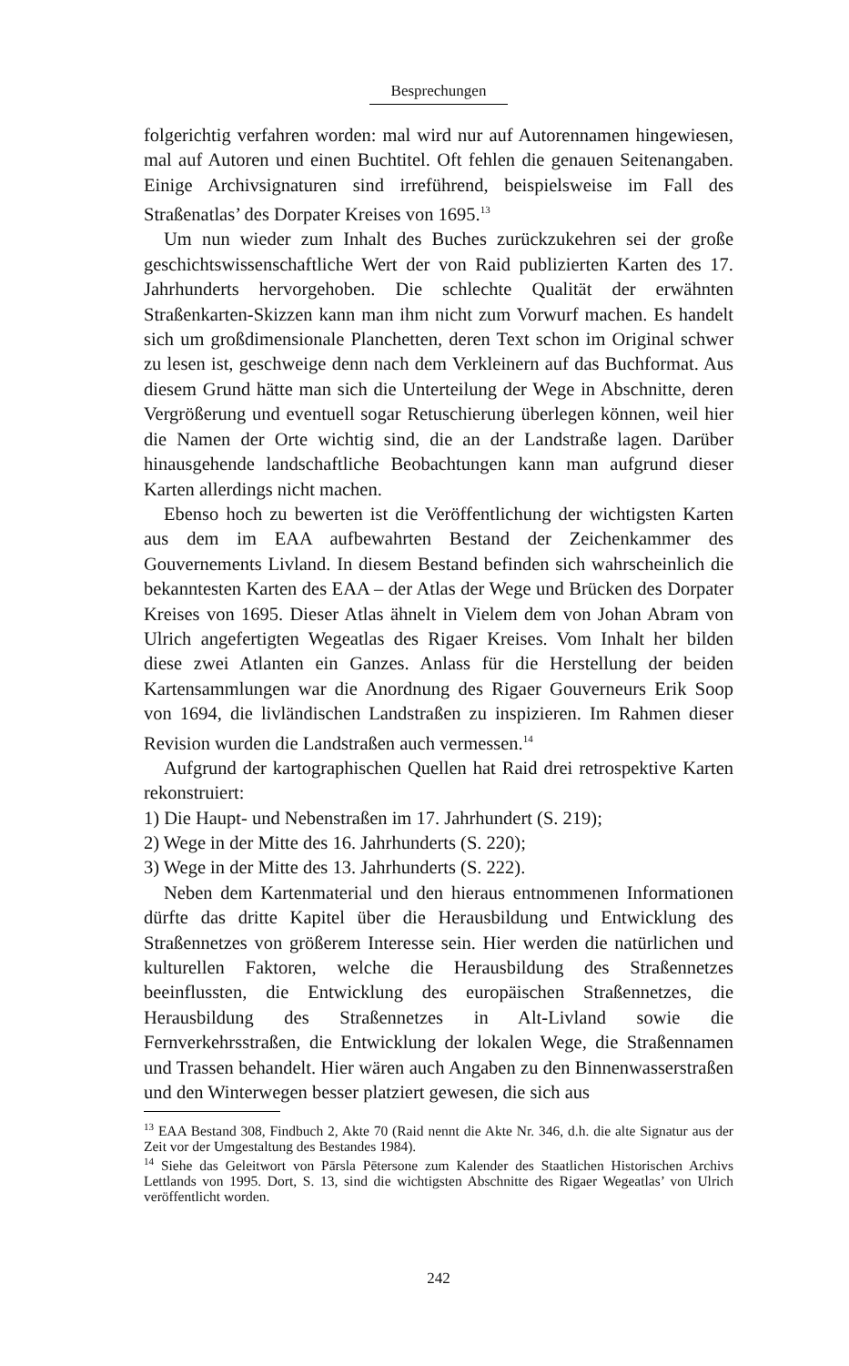Besprechungen
folgerichtig verfahren worden: mal wird nur auf Autorennamen hingewiesen, mal auf Autoren und einen Buchtitel. Oft fehlen die genauen Seitenangaben. Einige Archivsignaturen sind irreführend, beispielsweise im Fall des Straßenatlas’ des Dorpater Kreises von 1695.<sup>13</sup>
Um nun wieder zum Inhalt des Buches zurückzukehren sei der große geschichtswissenschaftliche Wert der von Raid publizierten Karten des 17. Jahrhunderts hervorgehoben. Die schlechte Qualität der erwähnten Straßenkarten-Skizzen kann man ihm nicht zum Vorwurf machen. Es handelt sich um großdimensionale Planchetten, deren Text schon im Original schwer zu lesen ist, geschweige denn nach dem Verkleinern auf das Buchformat. Aus diesem Grund hätte man sich die Unterteilung der Wege in Abschnitte, deren Vergrößerung und eventuell sogar Retuschierung überlegen können, weil hier die Namen der Orte wichtig sind, die an der Landstraße lagen. Darüber hinausgehende landschaftliche Beobachtungen kann man aufgrund dieser Karten allerdings nicht machen.
Ebenso hoch zu bewerten ist die Veröffentlichung der wichtigsten Karten aus dem im EAA aufbewahrten Bestand der Zeichenkammer des Gouvernements Livland. In diesem Bestand befinden sich wahrscheinlich die bekanntesten Karten des EAA – der Atlas der Wege und Brücken des Dorpater Kreises von 1695. Dieser Atlas ähnelt in Vielem dem von Johan Abram von Ulrich angefertigten Wegeatlas des Rigaer Kreises. Vom Inhalt her bilden diese zwei Atlanten ein Ganzes. Anlass für die Herstellung der beiden Kartensammlungen war die Anordnung des Rigaer Gouverneurs Erik Soop von 1694, die livländischen Landstraßen zu inspizieren. Im Rahmen dieser Revision wurden die Landstraßen auch vermessen.<sup>14</sup>
Aufgrund der kartographischen Quellen hat Raid drei retrospektive Karten rekonstruiert:
1) Die Haupt- und Nebenstraßen im 17. Jahrhundert (S. 219);
2) Wege in der Mitte des 16. Jahrhunderts (S. 220);
3) Wege in der Mitte des 13. Jahrhunderts (S. 222).
Neben dem Kartenmaterial und den hieraus entnommenen Informationen dürfte das dritte Kapitel über die Herausbildung und Entwicklung des Straßennetzes von größerem Interesse sein. Hier werden die natürlichen und kulturellen Faktoren, welche die Herausbildung des Straßennetzes beeinflussten, die Entwicklung des europäischen Straßennetzes, die Herausbildung des Straßennetzes in Alt-Livland sowie die Fernverkehrsstraßen, die Entwicklung der lokalen Wege, die Straßennamen und Trassen behandelt. Hier wären auch Angaben zu den Binnenwasserstraßen und den Winterwegen besser platziert gewesen, die sich aus
<sup>13</sup> EAA Bestand 308, Findbuch 2, Akte 70 (Raid nennt die Akte Nr. 346, d.h. die alte Signatur aus der Zeit vor der Umgestaltung des Bestandes 1984).
<sup>14</sup> Siehe das Geleitwort von Pārsla Pētersone zum Kalender des Staatlichen Historischen Archivs Lettlands von 1995. Dort, S. 13, sind die wichtigsten Abschnitte des Rigaer Wegeatlas’ von Ulrich veröffentlicht worden.
242